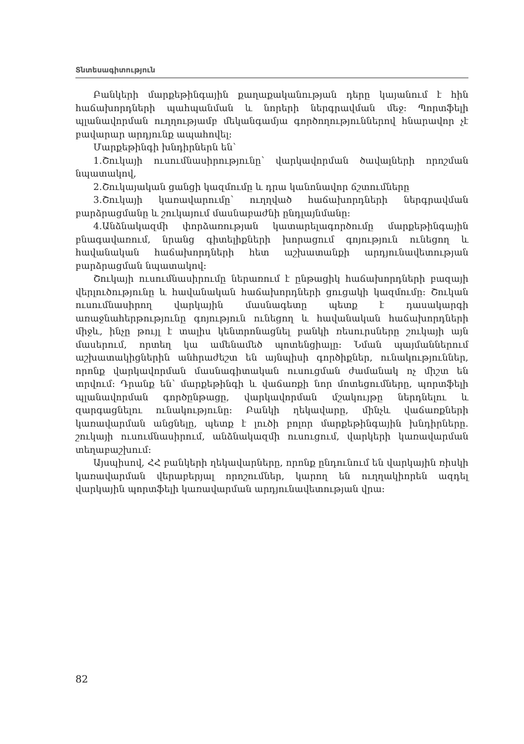Տնտեսագիտություն
Բանկերի մարքեթինգային քաղաքականության դերը կայանում է հին հաճախորդների պահպանման և նորերի ներգրավման մեջ: Պորտֆելի պլանավորման ուղղությամբ մեկանգամյա գործողություններով հնարավոր չէ բավարար արդյունք ապահովել:
Մարքեթինգի խնդիրներն են՝
1.Շուկայի ուսումնասիրությունը՝ վարկավորման ծավալների որոշման նպատակով,
2.Շուկայական ցանցի կազմումը և դրա կանոնավոր ճշտումները
3.Շուկայի կառավարումը՝ ուղղված հաճախորդների ներգրավման բարձրացմանը և շուկայում մասնաբաժնի ընդլայնմանը:
4.Անձնակազմի փորձառության կատարելագործումը մարքեթինգային բնագավառում, նրանց գիտելիքների խորացում գոյություն ունեցող և հավանական հաճախորդների հետ աշխատանքի արդյունավետության բարձրացման նպատակով:
Շուկայի ուսումնասիրումը ներառում է ընթացիկ հաճախորդների բազայի վերլուծությունը և հավանական հաճախորդների ցուցակի կազմումը: Շուկան ուսումնասիրող վարկային մասնագետը պետք է դասակարգի առաջնահերթությունը գոյություն ունեցող և հավանական հաճախորդների միջև, ինչը թույլ է տալիս կենտրոնացնել բանկի ռեսուրսները շուկայի այն մասերում, որտեղ կա ամենամեծ պոտենցիալը: Նման պայմաններում աշխատակիցներին անհրաժեշտ են այնպիսի գործիքներ, ունակություններ, որոնք վարկավորման մասնագիտական ուսուցման ժամանակ ոչ միշտ են տրվում: Դրանք են՝ մարքեթինգի և վաճառքի նոր մոտեցումները, պորտֆելի պլանավորման գործընթացը, վարկավորման մշակույթը ներդնելու և զարգացնելու ունակությունը: Բանկի ղեկավարը, մինչև վաճառքների կառավարման անցնելը, պետք է լուծի բոլոր մարքեթինգային խնդիրները. շուկայի ուսումնասիրում, անձնակազմի ուսուցում, վարկերի կառավարման տեղաբաշխում:
Այսպիսով, ՀՀ բանկերի ղեկավարները, որոնք ընդունում են վարկային ռիսկի կառավարման վերաբերյալ որոշումներ, կարող են ուղղակիորեն ազդել վարկային պորտֆելի կառավարման արդյունավետության վրա:
82